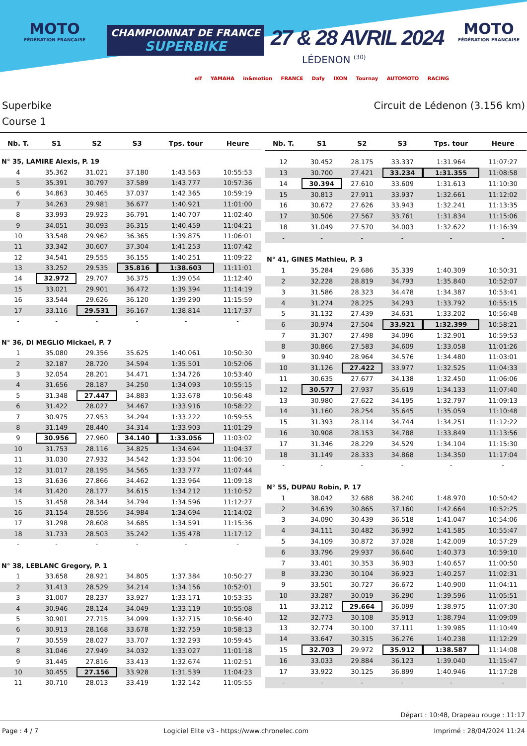MOTO
FÉDÉRATION FRANÇAISE
CHAMPIONNAT DE FRANCE
SUPERBIKE
27 & 28 AVRIL 2024
LÉDENON <sup>(30)</sup>
MOTO
FÉDÉRATION FRANÇAISE
elf YAMAHA in&motion FRANCE Dafy IXON Tournay AUTOMOTO RACING
Superbike Circuit de Lédenon (3.156 km)
Course 1
| Nb. T. | S1 | S2 | S3 | Tps. tour | Heure |
| --- | --- | --- | --- | --- | --- |
| N° 35, LAMIRE Alexis, P. 19 | | | | | |
| 4 | 35.362 | 31.021 | 37.180 | 1:43.563 | 10:55:53 |
| 5 | 35.391 | 30.797 | 37.589 | 1:43.777 | 10:57:36 |
| 6 | 34.863 | 30.465 | 37.037 | 1:42.365 | 10:59:19 |
| 7 | 34.263 | 29.981 | 36.677 | 1:40.921 | 11:01:00 |
| 8 | 33.993 | 29.923 | 36.791 | 1:40.707 | 11:02:40 |
| 9 | 34.051 | 30.093 | 36.315 | 1:40.459 | 11:04:21 |
| 10 | 33.548 | 29.962 | 36.365 | 1:39.875 | 11:06:01 |
| 11 | 33.342 | 30.607 | 37.304 | 1:41.253 | 11:07:42 |
| 12 | 34.541 | 29.555 | 36.155 | 1:40.251 | 11:09:22 |
| 13 | 33.252 | 29.535 | 35.816 | 1:38.603 | 11:11:01 |
| 14 | 32.972 | 29.707 | 36.375 | 1:39.054 | 11:12:40 |
| 15 | 33.021 | 29.901 | 36.472 | 1:39.394 | 11:14:19 |
| 16 | 33.544 | 29.626 | 36.120 | 1:39.290 | 11:15:59 |
| 17 | 33.116 | 29.531 | 36.167 | 1:38.814 | 11:17:37 |
| - | - | - | - | - | - |
| N° 36, DI MEGLIO Mickael, P. 7 | | | | | |
| 1 | 35.080 | 29.356 | 35.625 | 1:40.061 | 10:50:30 |
| 2 | 32.187 | 28.720 | 34.594 | 1:35.501 | 10:52:06 |
| 3 | 32.054 | 28.201 | 34.471 | 1:34.726 | 10:53:40 |
| 4 | 31.656 | 28.187 | 34.250 | 1:34.093 | 10:55:15 |
| 5 | 31.348 | 27.447 | 34.883 | 1:33.678 | 10:56:48 |
| 6 | 31.422 | 28.027 | 34.467 | 1:33.916 | 10:58:22 |
| 7 | 30.975 | 27.953 | 34.294 | 1:33.222 | 10:59:55 |
| 8 | 31.149 | 28.440 | 34.314 | 1:33.903 | 11:01:29 |
| 9 | 30.956 | 27.960 | 34.140 | 1:33.056 | 11:03:02 |
| 10 | 31.753 | 28.116 | 34.825 | 1:34.694 | 11:04:37 |
| 11 | 31.030 | 27.932 | 34.542 | 1:33.504 | 11:06:10 |
| 12 | 31.017 | 28.195 | 34.565 | 1:33.777 | 11:07:44 |
| 13 | 31.636 | 27.866 | 34.462 | 1:33.964 | 11:09:18 |
| 14 | 31.420 | 28.177 | 34.615 | 1:34.212 | 11:10:52 |
| 15 | 31.458 | 28.344 | 34.794 | 1:34.596 | 11:12:27 |
| 16 | 31.154 | 28.556 | 34.984 | 1:34.694 | 11:14:02 |
| 17 | 31.298 | 28.608 | 34.685 | 1:34.591 | 11:15:36 |
| 18 | 31.733 | 28.503 | 35.242 | 1:35.478 | 11:17:12 |
| - | - | - | - | - | - |
| N° 38, LEBLANC Gregory, P. 1 | | | | | |
| 1 | 33.658 | 28.921 | 34.805 | 1:37.384 | 10:50:27 |
| 2 | 31.413 | 28.529 | 34.214 | 1:34.156 | 10:52:01 |
| 3 | 31.007 | 28.237 | 33.927 | 1:33.171 | 10:53:35 |
| 4 | 30.946 | 28.124 | 34.049 | 1:33.119 | 10:55:08 |
| 5 | 30.901 | 27.715 | 34.099 | 1:32.715 | 10:56:40 |
| 6 | 30.913 | 28.168 | 33.678 | 1:32.759 | 10:58:13 |
| 7 | 30.559 | 28.027 | 33.707 | 1:32.293 | 10:59:45 |
| 8 | 31.046 | 27.949 | 34.032 | 1:33.027 | 11:01:18 |
| 9 | 31.445 | 27.816 | 33.413 | 1:32.674 | 11:02:51 |
| 10 | 30.455 | 27.156 | 33.928 | 1:31.539 | 11:04:23 |
| 11 | 30.710 | 28.013 | 33.419 | 1:32.142 | 11:05:55 |
| Nb. T. | S1 | S2 | S3 | Tps. tour | Heure |
| --- | --- | --- | --- | --- | --- |
| 12 | 30.452 | 28.175 | 33.337 | 1:31.964 | 11:07:27 |
| 13 | 30.700 | 27.421 | 33.234 | 1:31.355 | 11:08:58 |
| 14 | 30.394 | 27.610 | 33.609 | 1:31.613 | 11:10:30 |
| 15 | 30.813 | 27.911 | 33.937 | 1:32.661 | 11:12:02 |
| 16 | 30.672 | 27.626 | 33.943 | 1:32.241 | 11:13:35 |
| 17 | 30.506 | 27.567 | 33.761 | 1:31.834 | 11:15:06 |
| 18 | 31.049 | 27.570 | 34.003 | 1:32.622 | 11:16:39 |
| - | - | - | - | - | - |
| N° 41, GINES Mathieu, P. 3 | | | | | |
| 1 | 35.284 | 29.686 | 35.339 | 1:40.309 | 10:50:31 |
| 2 | 32.228 | 28.819 | 34.793 | 1:35.840 | 10:52:07 |
| 3 | 31.586 | 28.323 | 34.478 | 1:34.387 | 10:53:41 |
| 4 | 31.274 | 28.225 | 34.293 | 1:33.792 | 10:55:15 |
| 5 | 31.132 | 27.439 | 34.631 | 1:33.202 | 10:56:48 |
| 6 | 30.974 | 27.504 | 33.921 | 1:32.399 | 10:58:21 |
| 7 | 31.307 | 27.498 | 34.096 | 1:32.901 | 10:59:53 |
| 8 | 30.866 | 27.583 | 34.609 | 1:33.058 | 11:01:26 |
| 9 | 30.940 | 28.964 | 34.576 | 1:34.480 | 11:03:01 |
| 10 | 31.126 | 27.422 | 33.977 | 1:32.525 | 11:04:33 |
| 11 | 30.635 | 27.677 | 34.138 | 1:32.450 | 11:06:06 |
| 12 | 30.577 | 27.937 | 35.619 | 1:34.133 | 11:07:40 |
| 13 | 30.980 | 27.622 | 34.195 | 1:32.797 | 11:09:13 |
| 14 | 31.160 | 28.254 | 35.645 | 1:35.059 | 11:10:48 |
| 15 | 31.393 | 28.114 | 34.744 | 1:34.251 | 11:12:22 |
| 16 | 30.908 | 28.153 | 34.788 | 1:33.849 | 11:13:56 |
| 17 | 31.346 | 28.229 | 34.529 | 1:34.104 | 11:15:30 |
| 18 | 31.149 | 28.333 | 34.868 | 1:34.350 | 11:17:04 |
| - | - | - | - | - | - |
| N° 55, DUPAU Robin, P. 17 | | | | | |
| 1 | 38.042 | 32.688 | 38.240 | 1:48.970 | 10:50:42 |
| 2 | 34.639 | 30.865 | 37.160 | 1:42.664 | 10:52:25 |
| 3 | 34.090 | 30.439 | 36.518 | 1:41.047 | 10:54:06 |
| 4 | 34.111 | 30.482 | 36.992 | 1:41.585 | 10:55:47 |
| 5 | 34.109 | 30.872 | 37.028 | 1:42.009 | 10:57:29 |
| 6 | 33.796 | 29.937 | 36.640 | 1:40.373 | 10:59:10 |
| 7 | 33.401 | 30.353 | 36.903 | 1:40.657 | 11:00:50 |
| 8 | 33.230 | 30.104 | 36.923 | 1:40.257 | 11:02:31 |
| 9 | 33.501 | 30.727 | 36.672 | 1:40.900 | 11:04:11 |
| 10 | 33.287 | 30.019 | 36.290 | 1:39.596 | 11:05:51 |
| 11 | 33.212 | 29.664 | 36.099 | 1:38.975 | 11:07:30 |
| 12 | 32.773 | 30.108 | 35.913 | 1:38.794 | 11:09:09 |
| 13 | 32.774 | 30.100 | 37.111 | 1:39.985 | 11:10:49 |
| 14 | 33.647 | 30.315 | 36.276 | 1:40.238 | 11:12:29 |
| 15 | 32.703 | 29.972 | 35.912 | 1:38.587 | 11:14:08 |
| 16 | 33.033 | 29.884 | 36.123 | 1:39.040 | 11:15:47 |
| 17 | 33.922 | 30.125 | 36.899 | 1:40.946 | 11:17:28 |
| - | - | - | - | - | - |
Départ : 10:48, Drapeau rouge : 11:17
Page : 4 / 7 Logiciel Elite v3 - https://www.chronelec.com Imprimé : 28/04/2024 11:24